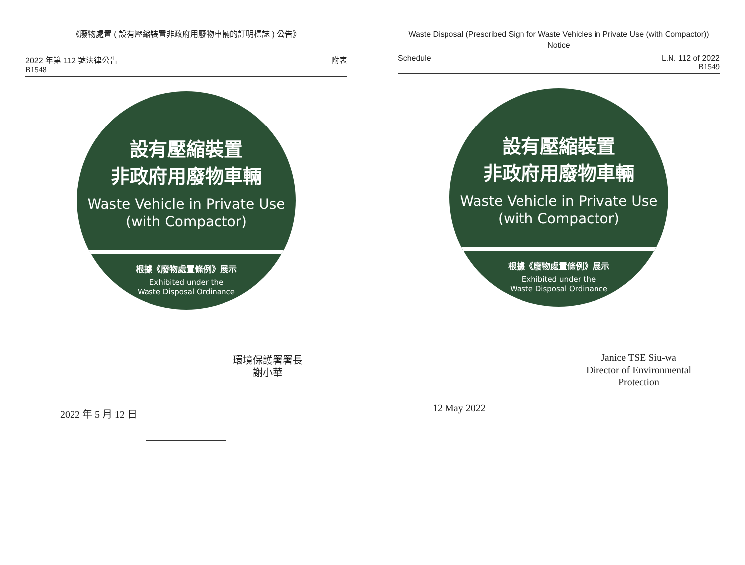《廢物處置 ( 設有壓縮裝置非政府用廢物車輛的訂明標誌 ) 公告》
2022 年第 112 號法律公告
B1548
附表
設有壓縮裝置
非政府用廢物車輛
Waste Vehicle in Private Use
(with Compactor)
根據《廢物處置條例》展示
Exhibited under the
Waste Disposal Ordinance
環境保護署署長
謝小華
2022 年 5 月 12 日
Waste Disposal (Prescribed Sign for Waste Vehicles in Private Use (with Compactor)) Notice
Schedule L.N. 112 of 2022
B1549
設有壓縮裝置
非政府用廢物車輛
Waste Vehicle in Private Use
(with Compactor)
根據《廢物處置條例》展示
Exhibited under the
Waste Disposal Ordinance
Janice TSE Siu-wa
Director of Environmental
Protection
12 May 2022